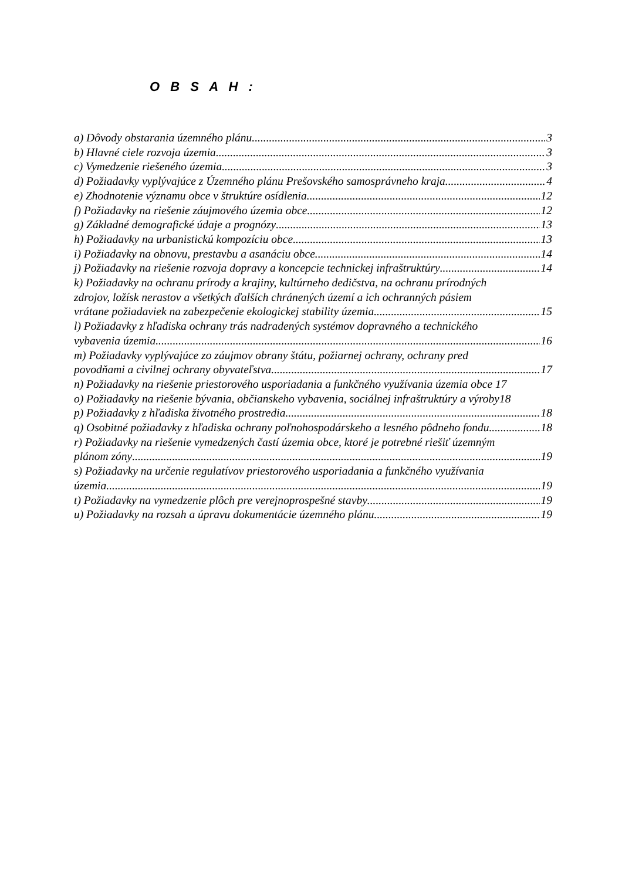O B S A H :
a) Dôvody obstarania územného plánu 3
b) Hlavné ciele rozvoja územia 3
c) Vymedzenie riešeného územia 3
d) Požiadavky vyplývajúce z Územného plánu Prešovského samosprávneho kraja 4
e) Zhodnotenie významu obce v štruktúre osídlenia 12
f) Požiadavky na riešenie záujmového územia obce 12
g) Základné demografické údaje a prognózy 13
h) Požiadavky na urbanistickú kompozíciu obce 13
i) Požiadavky na obnovu, prestavbu a asanáciu obce 14
j) Požiadavky na riešenie rozvoja dopravy a koncepcie technickej infraštruktúry 14
k) Požiadavky na ochranu prírody a krajiny, kultúrneho dedičstva, na ochranu prírodných
zdrojov, ložísk nerastov a všetkých ďalších chránených území a ich ochranných pásiem
vrátane požiadaviek na zabezpečenie ekologickej stability územia 15
l) Požiadavky z hľadiska ochrany trás nadradených systémov dopravného a technického
vybavenia územia 16
m) Požiadavky vyplývajúce zo záujmov obrany štátu, požiarnej ochrany, ochrany pred
povodňami a civilnej ochrany obyvateľstva 17
n) Požiadavky na riešenie priestorového usporiadania a funkčného využívania územia obce 17
o) Požiadavky na riešenie bývania, občianskeho vybavenia, sociálnej infraštruktúry a výroby18
p) Požiadavky z hľadiska životného prostredia 18
q) Osobitné požiadavky z hľadiska ochrany poľnohospodárskeho a lesného pôdneho fondu 18
r) Požiadavky na riešenie vymedzených častí územia obce, ktoré je potrebné riešiť územným
plánom zóny 19
s) Požiadavky na určenie regulatívov priestorového usporiadania a funkčného využívania
územia 19
t) Požiadavky na vymedzenie plôch pre verejnoprospešné stavby 19
u) Požiadavky na rozsah a úpravu dokumentácie územného plánu 19